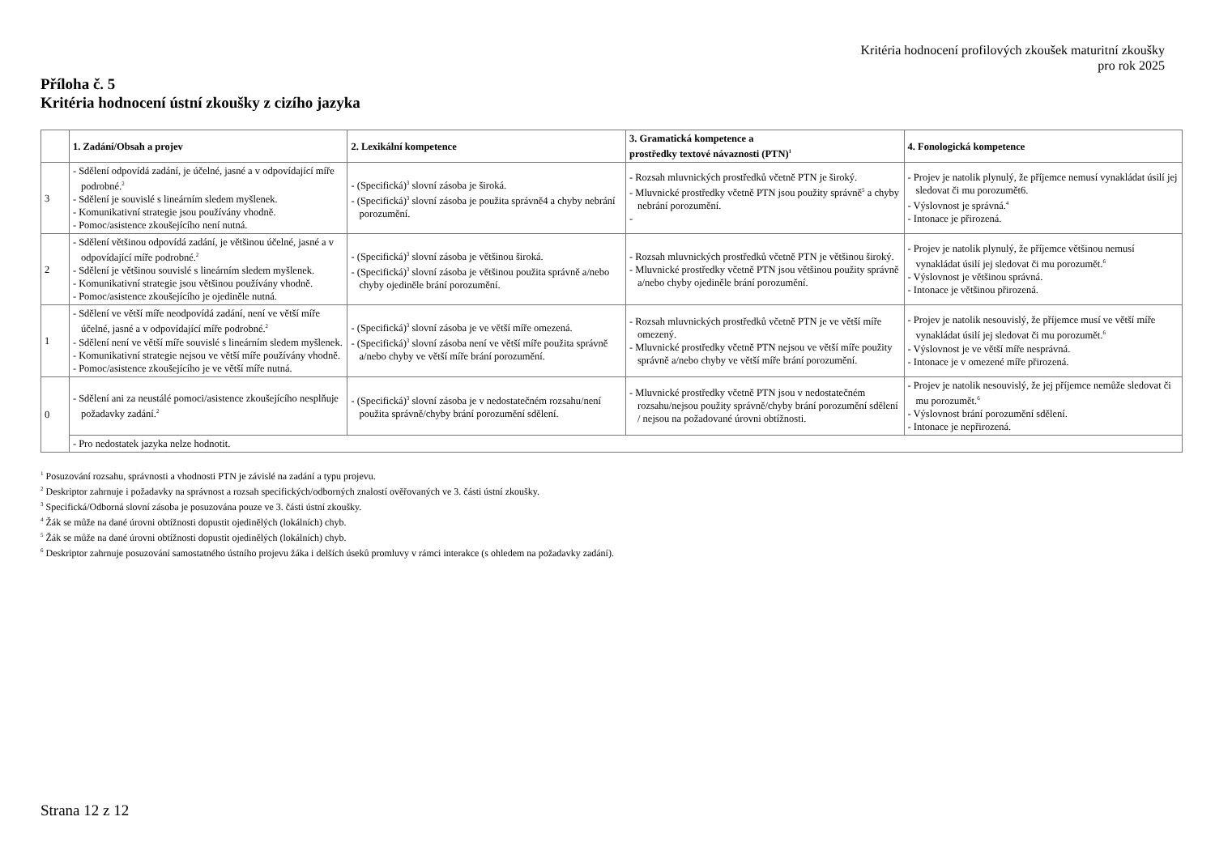Kritéria hodnocení profilových zkoušek maturitní zkoušky
pro rok 2025
Příloha č. 5
Kritéria hodnocení ústní zkoušky z cizího jazyka
| | 1. Zadání/Obsah a projev | 2. Lexikální kompetence | 3. Gramatická kompetence a prostředky textové návaznosti (PTN)<sup>1</sup> | 4. Fonologická kompetence |
| --- | --- | --- | --- | --- |
| 3 | - Sdělení odpovídá zadání, je účelné, jasné a v odpovídající míře podrobné.<sup>2</sup> - Sdělení je souvislé s lineárním sledem myšlenek. - Komunikativní strategie jsou používány vhodně. - Pomoc/asistence zkoušejícího není nutná. | - (Specifická)<sup>3</sup> slovní zásoba je široká. - (Specifická)<sup>3</sup> slovní zásoba je použita správně4 a chyby nebrání porozumění. | - Rozsah mluvnických prostředků včetně PTN je široký. - Mluvnické prostředky včetně PTN jsou použity správně<sup>5</sup> a chyby nebrání porozumění. - | - Projev je natolik plynulý, že příjemce nemusí vynakládat úsilí jej sledovat či mu porozumět6. - Výslovnost je správná.<sup>4</sup> - Intonace je přirozená. |
| 2 | - Sdělení většinou odpovídá zadání, je většinou účelné, jasné a v odpovídající míře podrobné.<sup>2</sup> - Sdělení je většinou souvislé s lineárním sledem myšlenek. - Komunikativní strategie jsou většinou používány vhodně. - Pomoc/asistence zkoušejícího je ojediněle nutná. | - (Specifická)<sup>3</sup> slovní zásoba je většinou široká. - (Specifická)<sup>3</sup> slovní zásoba je většinou použita správně a/nebo chyby ojediněle brání porozumění. | - Rozsah mluvnických prostředků včetně PTN je většinou široký. - Mluvnické prostředky včetně PTN jsou většinou použity správně a/nebo chyby ojediněle brání porozumění. | - Projev je natolik plynulý, že příjemce většinou nemusí vynakládat úsilí jej sledovat či mu porozumět.<sup>6</sup> - Výslovnost je většinou správná. - Intonace je většinou přirozená. |
| 1 | - Sdělení ve větší míře neodpovídá zadání, není ve větší míře účelné, jasné a v odpovídající míře podrobné.<sup>2</sup> - Sdělení není ve větší míře souvislé s lineárním sledem myšlenek. - Komunikativní strategie nejsou ve větší míře používány vhodně. - Pomoc/asistence zkoušejícího je ve větší míře nutná. | - (Specifická)<sup>3</sup> slovní zásoba je ve větší míře omezená. - (Specifická)<sup>3</sup> slovní zásoba není ve větší míře použita správně a/nebo chyby ve větší míře brání porozumění. | - Rozsah mluvnických prostředků včetně PTN je ve větší míře omezený. - Mluvnické prostředky včetně PTN nejsou ve větší míře použity správně a/nebo chyby ve větší míře brání porozumění. | - Projev je natolik nesouvislý, že příjemce musí ve větší míře vynakládat úsilí jej sledovat či mu porozumět.<sup>6</sup> - Výslovnost je ve větší míře nesprávná. - Intonace je v omezené míře přirozená. |
| 0 | - Sdělení ani za neustálé pomoci/asistence zkoušejícího nesplňuje požadavky zadání.<sup>2</sup> | - (Specifická)<sup>3</sup> slovní zásoba je v nedostatečném rozsahu/není použita správně/chyby brání porozumění sdělení. | - Mluvnické prostředky včetně PTN jsou v nedostatečném rozsahu/nejsou použity správně/chyby brání porozumění sdělení / nejsou na požadované úrovni obtížnosti. | - Projev je natolik nesouvislý, že jej příjemce nemůže sledovat či mu porozumět.<sup>6</sup> - Výslovnost brání porozumění sdělení. - Intonace je nepřirozená. |
| | - Pro nedostatek jazyka nelze hodnotit. | | | |
<sup>1</sup> Posuzování rozsahu, správnosti a vhodnosti PTN je závislé na zadání a typu projevu.
<sup>2</sup> Deskriptor zahrnuje i požadavky na správnost a rozsah specifických/odborných znalostí ověřovaných ve 3. části ústní zkoušky.
<sup>3</sup> Specifická/Odborná slovní zásoba je posuzována pouze ve 3. části ústní zkoušky.
<sup>4</sup> Žák se může na dané úrovni obtížnosti dopustit ojedinělých (lokálních) chyb.
<sup>5</sup> Žák se může na dané úrovni obtížnosti dopustit ojedinělých (lokálních) chyb.
<sup>6</sup> Deskriptor zahrnuje posuzování samostatného ústního projevu žáka i delších úseků promluvy v rámci interakce (s ohledem na požadavky zadání).
Strana 12 z 12